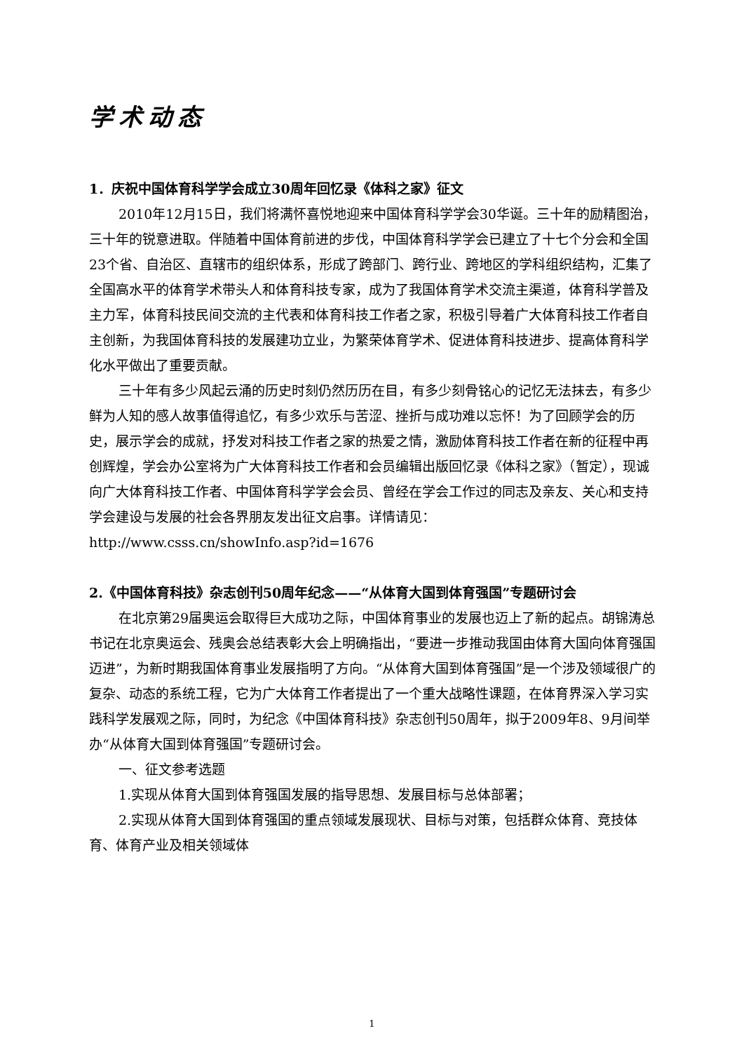学术动态
1．庆祝中国体育科学学会成立30周年回忆录《体科之家》征文
2010年12月15日，我们将满怀喜悦地迎来中国体育科学学会30华诞。三十年的励精图治，三十年的锐意进取。伴随着中国体育前进的步伐，中国体育科学学会已建立了十七个分会和全国23个省、自治区、直辖市的组织体系，形成了跨部门、跨行业、跨地区的学科组织结构，汇集了全国高水平的体育学术带头人和体育科技专家，成为了我国体育学术交流主渠道，体育科学普及主力军，体育科技民间交流的主代表和体育科技工作者之家，积极引导着广大体育科技工作者自主创新，为我国体育科技的发展建功立业，为繁荣体育学术、促进体育科技进步、提高体育科学化水平做出了重要贡献。
三十年有多少风起云涌的历史时刻仍然历历在目，有多少刻骨铭心的记忆无法抹去，有多少鲜为人知的感人故事值得追忆，有多少欢乐与苦涩、挫折与成功难以忘怀！为了回顾学会的历史，展示学会的成就，抒发对科技工作者之家的热爱之情，激励体育科技工作者在新的征程中再创辉煌，学会办公室将为广大体育科技工作者和会员编辑出版回忆录《体科之家》（暂定），现诚向广大体育科技工作者、中国体育科学学会会员、曾经在学会工作过的同志及亲友、关心和支持学会建设与发展的社会各界朋友发出征文启事。详情请见：http://www.csss.cn/showInfo.asp?id=1676
2.《中国体育科技》杂志创刊50周年纪念——“从体育大国到体育强国”专题研讨会
在北京第29届奥运会取得巨大成功之际，中国体育事业的发展也迈上了新的起点。胡锦涛总书记在北京奥运会、残奥会总结表彰大会上明确指出，“要进一步推动我国由体育大国向体育强国迈进”，为新时期我国体育事业发展指明了方向。“从体育大国到体育强国”是一个涉及领域很广的复杂、动态的系统工程，它为广大体育工作者提出了一个重大战略性课题，在体育界深入学习实践科学发展观之际，同时，为纪念《中国体育科技》杂志创刊50周年，拟于2009年8、9月间举办“从体育大国到体育强国”专题研讨会。
一、征文参考选题
1.实现从体育大国到体育强国发展的指导思想、发展目标与总体部署；
2.实现从体育大国到体育强国的重点领域发展现状、目标与对策，包括群众体育、竞技体育、体育产业及相关领域体
1